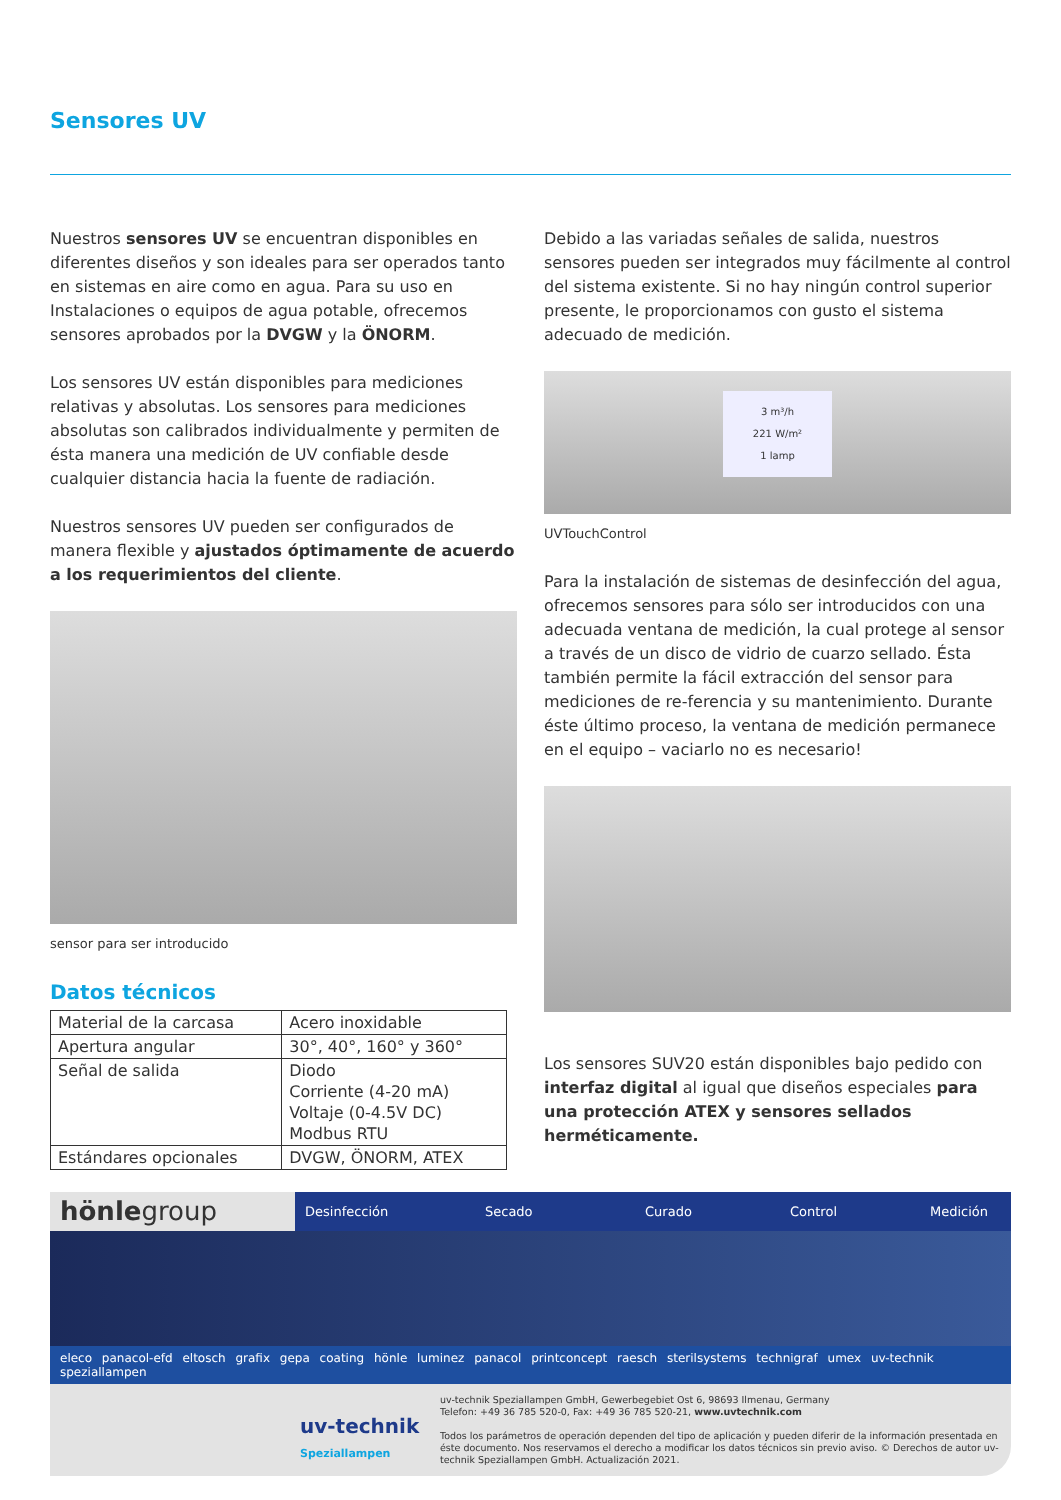Sensores UV
Nuestros sensores UV se encuentran disponibles en diferentes diseños y son ideales para ser operados tanto en sistemas en aire como en agua. Para su uso en Instalaciones o equipos de agua potable, ofrecemos sensores aprobados por la DVGW y la ÖNORM.
Los sensores UV están disponibles para mediciones relativas y absolutas. Los sensores para mediciones absolutas son calibrados individualmente y permiten de ésta manera una medición de UV confiable desde cualquier distancia hacia la fuente de radiación.
Nuestros sensores UV pueden ser configurados de manera flexible y ajustados óptimamente de acuerdo a los requerimientos del cliente.
sensor para ser introducido
Datos técnicos
| Material de la carcasa | Acero inoxidable |
| Apertura angular | 30°, 40°, 160° y 360° |
| Señal de salida | Diodo Corriente (4-20 mA) Voltaje (0-4.5V DC) Modbus RTU |
| Estándares opcionales | DVGW, ÖNORM, ATEX |
Debido a las variadas señales de salida, nuestros sensores pueden ser integrados muy fácilmente al control del sistema existente. Si no hay ningún control superior presente, le proporcionamos con gusto el sistema adecuado de medición.
3 m³/h
221 W/m²
1 lamp
UVTouchControl
Para la instalación de sistemas de desinfección del agua, ofrecemos sensores para sólo ser introducidos con una adecuada ventana de medición, la cual protege al sensor a través de un disco de vidrio de cuarzo sellado. Ésta también permite la fácil extracción del sensor para mediciones de re-ferencia y su mantenimiento. Durante éste último proceso, la ventana de medición permanece en el equipo – vaciarlo no es necesario!
Los sensores SUV20 están disponibles bajo pedido con interfaz digital al igual que diseños especiales para una protección ATEX y sensores sellados herméticamente.
hönlegroup
Desinfección Secado Curado Control Medición
eleco panacol-efd eltosch grafix gepa coating hönle luminez panacol printconcept raesch sterilsystems technigraf umex uv-technik speziallampen
uv-technik
Speziallampen
uv-technik Speziallampen GmbH, Gewerbegebiet Ost 6, 98693 Ilmenau, Germany
Telefon: +49 36 785 520-0, Fax: +49 36 785 520-21, www.uvtechnik.com
Todos los parámetros de operación dependen del tipo de aplicación y pueden diferir de la información presentada en éste documento. Nos reservamos el derecho a modificar los datos técnicos sin previo aviso. © Derechos de autor uv-technik Speziallampen GmbH. Actualización 2021.